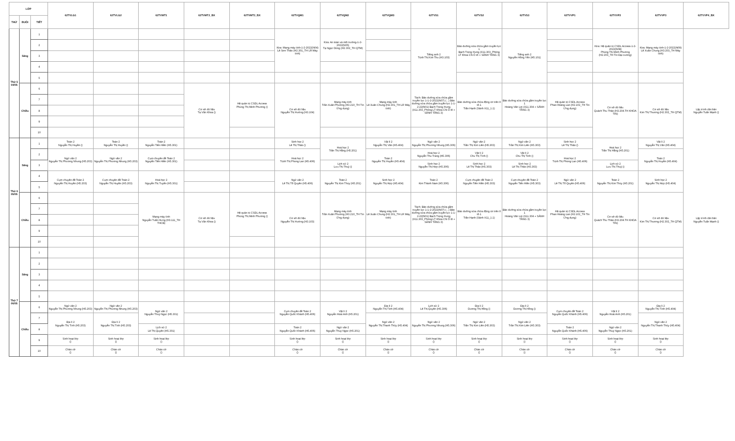| LỚP | | | 62TVLG1 | 62TVLG2 | 62TVMT1 | 62TVMT2_BX | 62TVMT3_BX | 62TVQM1 | 62TVQM2 | 62TVQM3 | 62TVS1 | 62TVS2 | 62TVS3 | 62TVVP1 | 62TVVP2 | 62TVVP3 | 62TVVP4_BX |
| --- | --- | --- | --- | --- | --- | --- | --- | --- | --- | --- | --- | --- | --- | --- | --- | --- | --- |
| THỨ | BUỔI | TIẾT | | | | | | | | | | | | | | | |
| Thứ 5 04/05 | Sáng | 1 | | | | | | Ktra: Mạng máy tính-1-2-2022(N04) Lê Sơn Thảo (H2.301_TH LR Máy tính) | Ktra: An toàn và môi trường-1-2-2022(N05) Tạ Ngọc Dũng (H2.302_TH QTM) | | Tiếng anh 2 Trịnh Thị Kim Thu (H3.103) | Bảo dưỡng sửa chữa gầm truyền lực 1 Bạch Trọng Hưng (X11.303_Phòng LT Khoa CN Ô tô + SẢNH TẦNG 3) | Tiếng anh 2 Nguyễn Hồng Yến (H5.101) | | Ktra: Hệ quản trị CSDL Access-1-2-2022(N08) Phùng Thị Minh Phương (H2.203_TH Tin Đại cương) | Ktra: Mạng máy tính-1-2-2022(N09) Lê Xuân Chung (H3.203_TH Máy tính) | |
| | | 2 | | | | | | | | | | | | | | | |
| | | 3 | | | | | | | | | | | | | | | |
| | | 4 | | | | | | | | | | | | | | | |
| | | 5 | | | | | | | | | | | | | | | |
| | Chiều | 6 | | | | Cơ sở dữ liệu Tạ Văn Khoa () | Hệ quản trị CSDL Access Phùng Thị Minh Phương () | Cơ sở dữ liệu Nguyễn Thị Hường (H3.104) | Mạng máy tính Trần Xuân Phương (H3.210_TH Tin Ứng dụng) | Mạng máy tính Lê Xuân Chung (H2.301_TH LR Máy tính) | Tách: Bảo dưỡng sửa chữa gầm truyền lực 1-1-2-2022(N07) (...) Bảo dưỡng sửa chữa gầm truyền lực 1-1-2-22(N01) Bạch Trọng Hưng (X11.303_Phòng LT Khoa CN Ô tô + SẢNH TẦNG 3) | Bảo dưỡng sửa chữa động cơ trên ô tô 1 Trần Hạnh (Sảnh X11_1.1) | Bảo dưỡng sửa chữa gầm truyền lực 1 Hoàng Văn Lợi (X11.304 + SẢNH TẦNG 3) | Hệ quản trị CSDL Access Phan Hoàng Lan (H2.102_TH Tin Ứng dụng) | Cơ sở dữ liệu Quách Thu Thảo (H3.204.TH KHOA TIN) | Cơ sở dữ liệu Kim Thị Thương (H2.302_TH QTM) | Lập trình căn bản Nguyễn Tuấn Mạnh () |
| | | 7 | | | | | | | | | | | | | | | |
| | | 8 | | | | | | | | | | | | | | | |
| | | 9 | | | | | | | | | | | | | | | |
| | | 10 | | | | | | | | | | | | | | | |
| Thứ 6 05/05 | Sáng | 1 | Toán 2 Nguyễn Thị Huyền () | Toán 2 Nguyễn Thị Huyền () | Toán 2 Nguyễn Tiến Hiền (H5.301) | | | Sinh học 2 Lê Thị Thảo () | Hoá học 2 Trần Thị Hằng (H5.201) | Vật lí 2 Nguyễn Thị Vân (H5.404) | Ngữ văn 2 Nguyễn Thị Phương Nhung (H5.306) | Ngữ văn 2 Trần Thị Kim Liên (H5.303) | Ngữ văn 2 Trần Thị Kim Liên (H5.303) | Sinh học 2 Lê Thị Thảo () | Hoá học 2 Trần Thị Hằng (H5.201) | Vật lí 2 Nguyễn Thị Vân (H5.404) | |
| | | 2 | Ngữ văn 2 Nguyễn Thị Phương Nhung (H5.203) | Ngữ văn 2 Nguyễn Thị Phương Nhung (H5.203) | Cụm chuyên đề Toán 2 Nguyễn Tiến Hiền (H5.301) | | | Hoá học 2 Trịnh Thị Phong Lan (H5.406) | | Toán 2 Nguyễn Thị Huyền (H5.404) | Hoá học 2 Nguyễn Thu Trang (H5.306) | Vật lí 2 Chu Thị Tính () | Vật lí 2 Chu Thị Tính () | Hoá học 2 Trịnh Thị Phong Lan (H5.406) | | Toán 2 Nguyễn Thị Huyền (H5.404) | |
| | | 3 | | | | | | | Lịch sử 2 Lưu Thị Thuỷ () | | Sinh học 2 Nguyễn Thị Hợp (H5.306) | Sinh học 2 Lê Thị Thảo (H5.303) | Sinh học 2 Lê Thị Thảo (H5.303) | | Lịch sử 2 Lưu Thị Thuỷ () | | |
| | | 4 | Cụm chuyên đề Toán 2 Nguyễn Thị Huyền (H5.203) | Cụm chuyên đề Toán 2 Nguyễn Thị Huyền (H5.203) | Hoá học 2 Nguyễn Thị Tuyến (H5.301) | | | Ngữ văn 2 Lê Thị Tố Quyên (H5.406) | Toán 2 Nguyễn Thị Kim Thúy (H5.201) | Sinh học 2 Nguyễn Thị Hợp (H5.404) | Toán 2 Kim Thành Nam (H5.306) | Cụm chuyên đề Toán 2 Nguyễn Tiến Hiền (H5.303) | Cụm chuyên đề Toán 2 Nguyễn Tiến Hiền (H5.303) | Ngữ văn 2 Lê Thị Tố Quyên (H5.406) | Toán 2 Nguyễn Thị Kim Thúy (H5.201) | Sinh học 2 Nguyễn Thị Hợp (H5.404) | |
| | | 5 | | | | | | | | | | | | | | | |
| | Chiều | 6 | | | Mạng máy tính Nguyễn Tuấn Hưng (H3.111_TH THCB) | Cơ sở dữ liệu Tạ Văn Khoa () | Hệ quản trị CSDL Access Phùng Thị Minh Phương () | Cơ sở dữ liệu Nguyễn Thị Hường (H3.103) | Mạng máy tính Trần Xuân Phương (H3.210_TH Tin Ứng dụng) | Mạng máy tính Lê Xuân Chung (H2.301_TH LR Máy tính) | Tách: Bảo dưỡng sửa chữa gầm truyền lực 1-1-2-2022(N07) (...) Bảo dưỡng sửa chữa gầm truyền lực 1-1-2-22(N01) Bạch Trọng Hưng (X11.303_Phòng LT Khoa CN Ô tô + SẢNH TẦNG 3) | Bảo dưỡng sửa chữa động cơ trên ô tô 1 Trần Hạnh (Sảnh X11_1.1) | Bảo dưỡng sửa chữa gầm truyền lực 1 Hoàng Văn Lợi (X11.304 + SẢNH TẦNG 3) | Hệ quản trị CSDL Access Phan Hoàng Lan (H2.102_TH Tin Ứng dụng) | Cơ sở dữ liệu Quách Thu Thảo (H3.204.TH KHOA TIN) | Cơ sở dữ liệu Kim Thị Thương (H2.302_TH QTM) | Lập trình căn bản Nguyễn Tuấn Mạnh () |
| | | 7 | | | | | | | | | | | | | | | |
| | | 8 | | | | | | | | | | | | | | | |
| | | 9 | | | | | | | | | | | | | | | |
| | | 10 | | | | | | | | | | | | | | | |
| Thứ 7 06/05 | Sáng | 1 | | | | | | | | | | | | | | | |
| | | 2 | | | | | | | | | | | | | | | |
| | | 3 | | | | | | | | | | | | | | | |
| | | 4 | | | | | | | | | | | | | | | |
| | | 5 | | | | | | | | | | | | | | | |
| | Chiều | 6 | Ngữ văn 2 Nguyễn Thị Phương Nhung (H5.203) | Ngữ văn 2 Nguyễn Thị Phương Nhung (H5.203) | Ngữ văn 2 Nguyễn Thuý Ngọc (H5.301) | | | Cụm chuyên đề Toán 2 Nguyễn Quốc Khánh (H5.406) | Vật lí 2 Nguyễn Hoài Anh (H5.201) | Địa lí 2 Nguyễn Thị Tính (H5.404) | Lịch sử 2 Lê Thị Quyên (H5.306) | Địa lí 2 Dương Thị Hồng () | Địa lí 2 Dương Thị Hồng () | Cụm chuyên đề Toán 2 Nguyễn Quốc Khánh (H5.406) | Vật lí 2 Nguyễn Hoài Anh (H5.201) | Địa lí 2 Nguyễn Thị Tính (H5.404) | |
| | | 7 | Địa lí 2 Nguyễn Thị Tính (H5.203) | Địa lí 2 Nguyễn Thị Tính (H5.203) | | | | | | Ngữ văn 2 Nguyễn Thị Thanh Thủy (H5.404) | Ngữ văn 2 Nguyễn Thị Phương Nhung (H5.306) | Ngữ văn 2 Trần Thị Kim Liên (H5.303) | Ngữ văn 2 Trần Thị Kim Liên (H5.303) | | | Ngữ văn 2 Nguyễn Thị Thanh Thủy (H5.404) | |
| | | 8 | | | Lịch sử 2 Lê Thị Quyên (H5.301) | | | Toán 2 Nguyễn Quốc Khánh (H5.406) | Ngữ văn 2 Nguyễn Thuý Ngọc (H5.201) | | | | | Toán 2 Nguyễn Quốc Khánh (H5.406) | Ngữ văn 2 Nguyễn Thuý Ngọc (H5.201) | | |
| | | 9 | Sinh hoạt lớp () | Sinh hoạt lớp () | Sinh hoạt lớp () | | | Sinh hoạt lớp () | Sinh hoạt lớp () | Sinh hoạt lớp () | Sinh hoạt lớp () | Sinh hoạt lớp () | Sinh hoạt lớp () | Sinh hoạt lớp () | Sinh hoạt lớp () | Sinh hoạt lớp () | |
| | | 10 | Chào cờ () | Chào cờ () | Chào cờ () | | | Chào cờ () | Chào cờ () | Chào cờ () | Chào cờ () | Chào cờ () | Chào cờ () | Chào cờ () | Chào cờ () | Chào cờ () | |